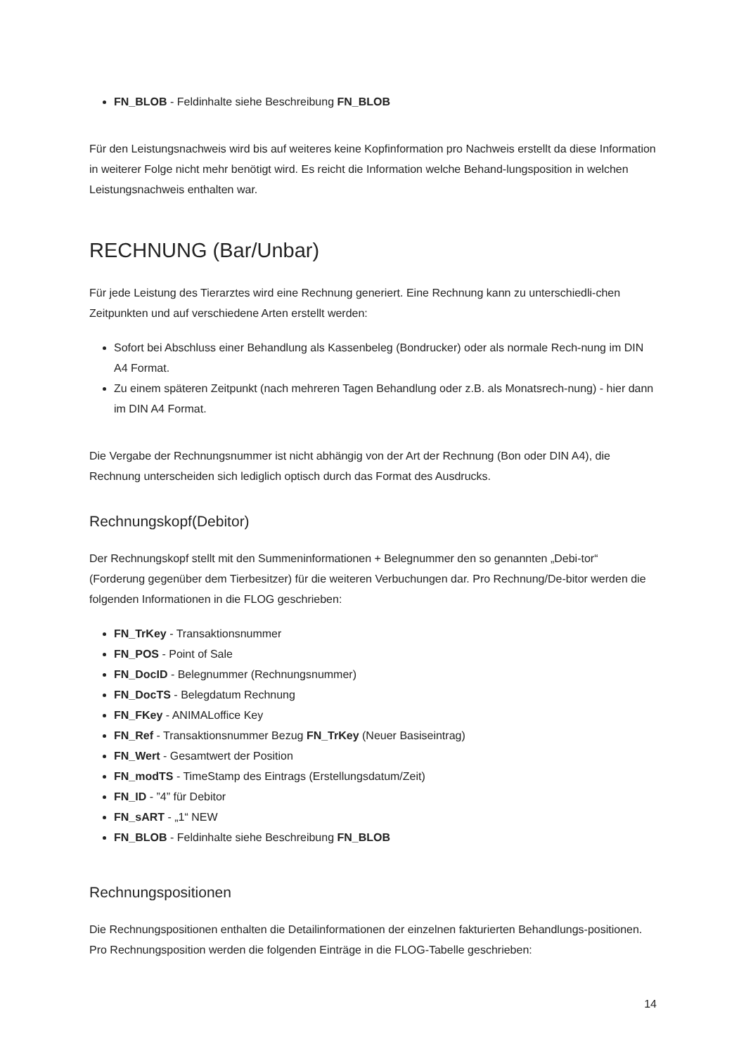FN_BLOB - Feldinhalte siehe Beschreibung FN_BLOB
Für den Leistungsnachweis wird bis auf weiteres keine Kopfinformation pro Nachweis erstellt da diese Information in weiterer Folge nicht mehr benötigt wird. Es reicht die Information welche Behand-lungsposition in welchen Leistungsnachweis enthalten war.
RECHNUNG (Bar/Unbar)
Für jede Leistung des Tierarztes wird eine Rechnung generiert. Eine Rechnung kann zu unterschiedli-chen Zeitpunkten und auf verschiedene Arten erstellt werden:
Sofort bei Abschluss einer Behandlung als Kassenbeleg (Bondrucker) oder als normale Rech-nung im DIN A4 Format.
Zu einem späteren Zeitpunkt (nach mehreren Tagen Behandlung oder z.B. als Monatsrech-nung) - hier dann im DIN A4 Format.
Die Vergabe der Rechnungsnummer ist nicht abhängig von der Art der Rechnung (Bon oder DIN A4), die Rechnung unterscheiden sich lediglich optisch durch das Format des Ausdrucks.
Rechnungskopf(Debitor)
Der Rechnungskopf stellt mit den Summeninformationen + Belegnummer den so genannten „Debi-tor“ (Forderung gegenüber dem Tierbesitzer) für die weiteren Verbuchungen dar. Pro Rechnung/De-bitor werden die folgenden Informationen in die FLOG geschrieben:
FN_TrKey - Transaktionsnummer
FN_POS - Point of Sale
FN_DocID - Belegnummer (Rechnungsnummer)
FN_DocTS - Belegdatum Rechnung
FN_FKey - ANIMALoffice Key
FN_Ref - Transaktionsnummer Bezug FN_TrKey (Neuer Basiseintrag)
FN_Wert - Gesamtwert der Position
FN_modTS - TimeStamp des Eintrags (Erstellungsdatum/Zeit)
FN_ID - ”4” für Debitor
FN_sART - „1“ NEW
FN_BLOB - Feldinhalte siehe Beschreibung FN_BLOB
Rechnungspositionen
Die Rechnungspositionen enthalten die Detailinformationen der einzelnen fakturierten Behandlungs-positionen. Pro Rechnungsposition werden die folgenden Einträge in die FLOG-Tabelle geschrieben:
14